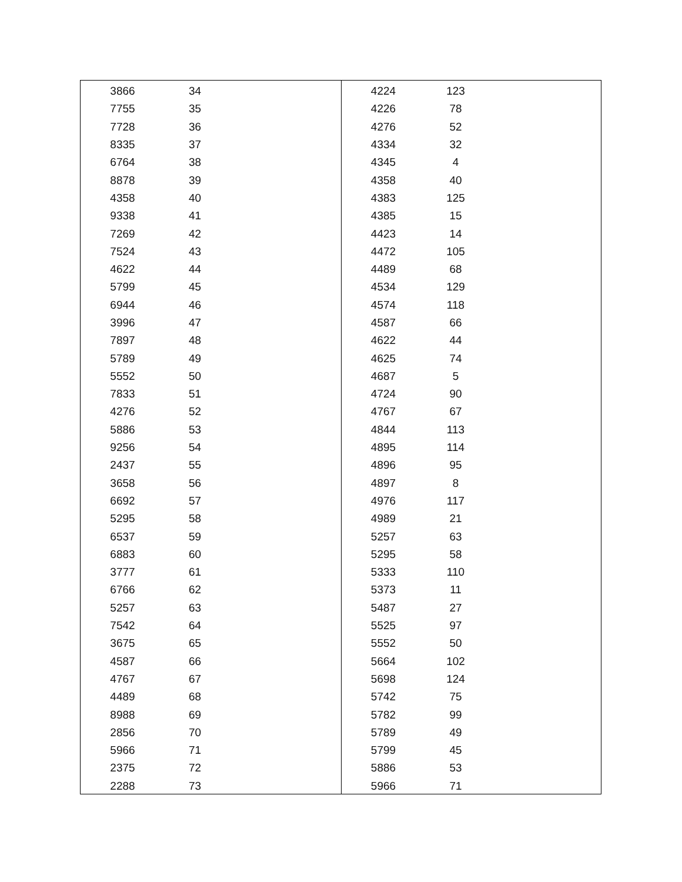| 3866 | 34 |
| 7755 | 35 |
| 7728 | 36 |
| 8335 | 37 |
| 6764 | 38 |
| 8878 | 39 |
| 4358 | 40 |
| 9338 | 41 |
| 7269 | 42 |
| 7524 | 43 |
| 4622 | 44 |
| 5799 | 45 |
| 6944 | 46 |
| 3996 | 47 |
| 7897 | 48 |
| 5789 | 49 |
| 5552 | 50 |
| 7833 | 51 |
| 4276 | 52 |
| 5886 | 53 |
| 9256 | 54 |
| 2437 | 55 |
| 3658 | 56 |
| 6692 | 57 |
| 5295 | 58 |
| 6537 | 59 |
| 6883 | 60 |
| 3777 | 61 |
| 6766 | 62 |
| 5257 | 63 |
| 7542 | 64 |
| 3675 | 65 |
| 4587 | 66 |
| 4767 | 67 |
| 4489 | 68 |
| 8988 | 69 |
| 2856 | 70 |
| 5966 | 71 |
| 2375 | 72 |
| 2288 | 73 |
| 4224 | 123 |
| 4226 | 78 |
| 4276 | 52 |
| 4334 | 32 |
| 4345 | 4 |
| 4358 | 40 |
| 4383 | 125 |
| 4385 | 15 |
| 4423 | 14 |
| 4472 | 105 |
| 4489 | 68 |
| 4534 | 129 |
| 4574 | 118 |
| 4587 | 66 |
| 4622 | 44 |
| 4625 | 74 |
| 4687 | 5 |
| 4724 | 90 |
| 4767 | 67 |
| 4844 | 113 |
| 4895 | 114 |
| 4896 | 95 |
| 4897 | 8 |
| 4976 | 117 |
| 4989 | 21 |
| 5257 | 63 |
| 5295 | 58 |
| 5333 | 110 |
| 5373 | 11 |
| 5487 | 27 |
| 5525 | 97 |
| 5552 | 50 |
| 5664 | 102 |
| 5698 | 124 |
| 5742 | 75 |
| 5782 | 99 |
| 5789 | 49 |
| 5799 | 45 |
| 5886 | 53 |
| 5966 | 71 |